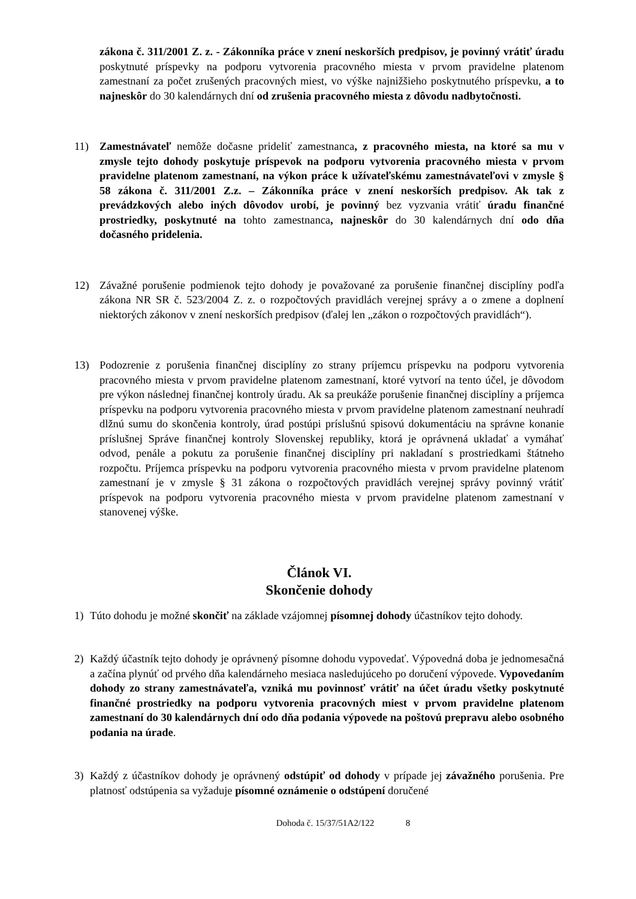zákona č. 311/2001 Z. z. - Zákonníka práce v znení neskorších predpisov, je povinný vrátiť úradu poskytnuté príspevky na podporu vytvorenia pracovného miesta v prvom pravidelne platenom zamestnaní za počet zrušených pracovných miest, vo výške najnižšieho poskytnutého príspevku, a to najneskôr do 30 kalendárnych dní od zrušenia pracovného miesta z dôvodu nadbytočnosti.
11) Zamestnávateľ nemôže dočasne prideliť zamestnanca, z pracovného miesta, na ktoré sa mu v zmysle tejto dohody poskytuje príspevok na podporu vytvorenia pracovného miesta v prvom pravidelne platenom zamestnaní, na výkon práce k užívateľskému zamestnávateľovi v zmysle § 58 zákona č. 311/2001 Z.z. – Zákonníka práce v znení neskorších predpisov. Ak tak z prevádzkových alebo iných dôvodov urobí, je povinný bez vyzvania vrátiť úradu finančné prostriedky, poskytnuté na tohto zamestnanca, najneskôr do 30 kalendárnych dní odo dňa dočasného pridelenia.
12) Závažné porušenie podmienok tejto dohody je považované za porušenie finančnej disciplíny podľa zákona NR SR č. 523/2004 Z. z. o rozpočtových pravidlách verejnej správy a o zmene a doplnení niektorých zákonov v znení neskorších predpisov (ďalej len „zákon o rozpočtových pravidlách“).
13) Podozrenie z porušenia finančnej disciplíny zo strany príjemcu príspevku na podporu vytvorenia pracovného miesta v prvom pravidelne platenom zamestnaní, ktoré vytvorí na tento účel, je dôvodom pre výkon následnej finančnej kontroly úradu. Ak sa preukáže porušenie finančnej disciplíny a príjemca príspevku na podporu vytvorenia pracovného miesta v prvom pravidelne platenom zamestnaní neuhradí dlžnú sumu do skončenia kontroly, úrad postúpi príslušnú spisovú dokumentáciu na správne konanie príslušnej Správe finančnej kontroly Slovenskej republiky, ktorá je oprávnená ukladať a vymáhať odvod, penále a pokutu za porušenie finančnej disciplíny pri nakladaní s prostriedkami štátneho rozpočtu. Príjemca príspevku na podporu vytvorenia pracovného miesta v prvom pravidelne platenom zamestnaní je v zmysle § 31 zákona o rozpočtových pravidlách verejnej správy povinný vrátiť príspevok na podporu vytvorenia pracovného miesta v prvom pravidelne platenom zamestnaní v stanovenej výške.
Článok VI.
Skončenie dohody
1) Túto dohodu je možné skončiť na základe vzájomnej písomnej dohody účastníkov tejto dohody.
2) Každý účastník tejto dohody je oprávnený písomne dohodu vypovedať. Výpovedná doba je jednomesačná a začína plynúť od prvého dňa kalendárneho mesiaca nasledujúceho po doručení výpovede. Vypovedaním dohody zo strany zamestnávateľa, vzniká mu povinnosť vrátiť na účet úradu všetky poskytnuté finančné prostriedky na podporu vytvorenia pracovných miest v prvom pravidelne platenom zamestnaní do 30 kalendárnych dní odo dňa podania výpovede na poštovú prepravu alebo osobného podania na úrade.
3) Každý z účastníkov dohody je oprávnený odstúpiť od dohody v prípade jej závažného porušenia. Pre platnosť odstúpenia sa vyžaduje písomné oznámenie o odstúpení doručené
Dohoda č. 15/37/51A2/122 8